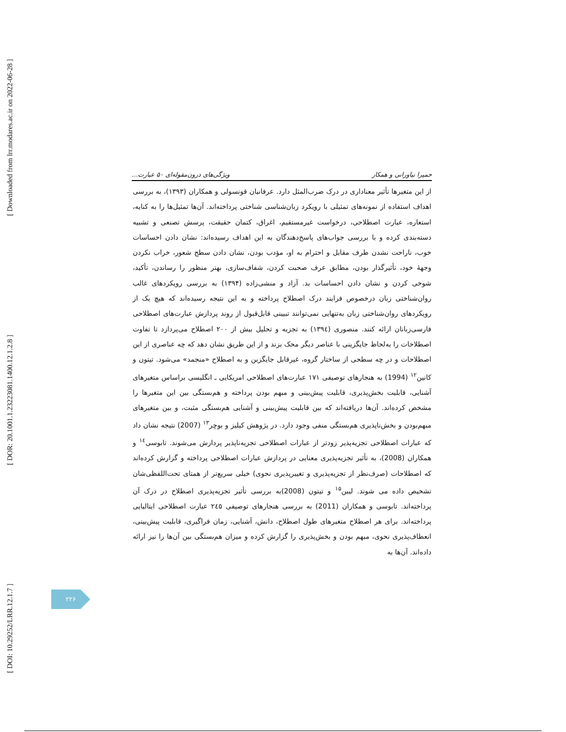[ Downloaded from lrr.modares.ac.ir on 2022-06-28 ]
[ DOR: 20.1001.1.23223081.1400.12.1.2.8 ]
[ DOI: 10.29252/LRR.12.1.7 ]
حمیرا نیاورانی و همکار ویژگی‌های درون‌مقوله‌ای ۵۰ عبارت...
از این متغیرها تأثیر معناداری در درک ضرب‌المثل دارد. عرفانیان قونسولی و همکاران (۱۳۹۳)، به بررسی اهداف استفاده از نمونه‌های تمثیلی با رویکرد زبان‌شناسی شناختی پرداخته‌اند. آن‌ها تمثیل‌ها را به کنایه، استعاره، عبارت اصطلاحی، درخواست غیرمستقیم، اغراق، کتمان حقیقت، پرسش تصنعی و تشبیه دسته‌بندی کرده و با بررسی جواب‌های پاسخ‌دهندگان به این اهداف رسیده‌اند: نشان دادن احساسات خوب، ناراحت نشدن طرف مقابل و احترام به او، مؤدب بودن، نشان دادن سطح شعور، خراب نکردن وجهۀ خود، تأثیرگذار بودن، مطابق عرف صحبت کردن، شفاف‌سازی، بهتر منظور را رساندن، تأکید، شوخی کردن و نشان دادن احساسات بد. آزاد و منشی‌زاده (۱۳۹۴) به بررسی رویکردهای غالب روان‌شناختی زبان درخصوص فرایند درک اصطلاح پرداخته و به این نتیجه رسیده‌اند که هیچ یک از رویکردهای روان‌شناختی زبان به‌تنهایی نمی‌توانند تبیینی قابل‌قبول از روند پردازش عبارت‌های اصطلاحی فارسی‌زبانان ارائه کنند. منصوری (۱۳۹٤) به تجزیه و تحلیل بیش از ۲۰۰ اصطلاح می‌پردازد تا تفاوت اصطلاحات را به‌لحاظ جایگزینی با عناصر دیگر محک بزند و از این طریق نشان دهد که چه عناصری از این اصطلاحات و در چه سطحی از ساختار گروه، غیرقابل جایگزین و به اصطلاح «منجمد» می‌شود. تیتون و کانین<sup>۱۲</sup> (1994) به هنجارهای توصیفی ۱۷۱ عبارت‌های اصطلاحی امریکایی ـ انگلیسی براساس متغیرهای آشنایی، قابلیت بخش‌پذیری، قابلیت پیش‌بینی و مبهم بودن پرداخته و هم‌بستگی بین این متغیرها را مشخص کرده‌اند. آن‌ها دریافته‌اند که بین قابلیت پیش‌بینی و آشنایی هم‌بستگی مثبت، و بین متغیرهای مبهم‌بودن و بخش‌ناپذیری هم‌بستگی منفی وجود دارد. در پژوهش کیلیز و بوچر<sup>۱۳</sup> (2007) نتیجه نشان داد که عبارات اصطلاحی تجزیه‌پذیر زودتر از عبارات اصطلاحی تجزیه‌ناپذیر پردازش می‌شوند. تابوسی<sup>۱٤</sup> و همکاران (2008)، به تأثیر تجزیه‌پذیری معنایی در پردازش عبارات اصطلاحی پرداخته و گزارش کرده‌اند که اصطلاحات (صرف‌نظر از تجزیه‌پذیری و تغییرپذیری نحوی) خیلی سریع‌تر از همتای تحت‌اللفظی‌شان تشخیص داده می شوند. لیبن<sup>۱۵</sup> و تیتون (2008)به بررسی تأثیر تجزیه‌پذیری اصطلاح در درک آن پرداخته‌اند. تابوسی و همکاران (2011) به بررسی هنجارهای توصیفی ۲٤٥ عبارت اصطلاحی ایتالیایی پرداخته‌اند. برای هر اصطلاح متغیرهای طول اصطلاح، دانش، آشنایی، زمان فراگیری، قابلیت پیش‌بینی، انعطاف‌پذیری نحوی، مبهم بودن و بخش‌پذیری را گزارش کرده و میزان هم‌بستگی بین آن‌ها را نیز ارائه داده‌اند. آن‌ها به
۲۲۶